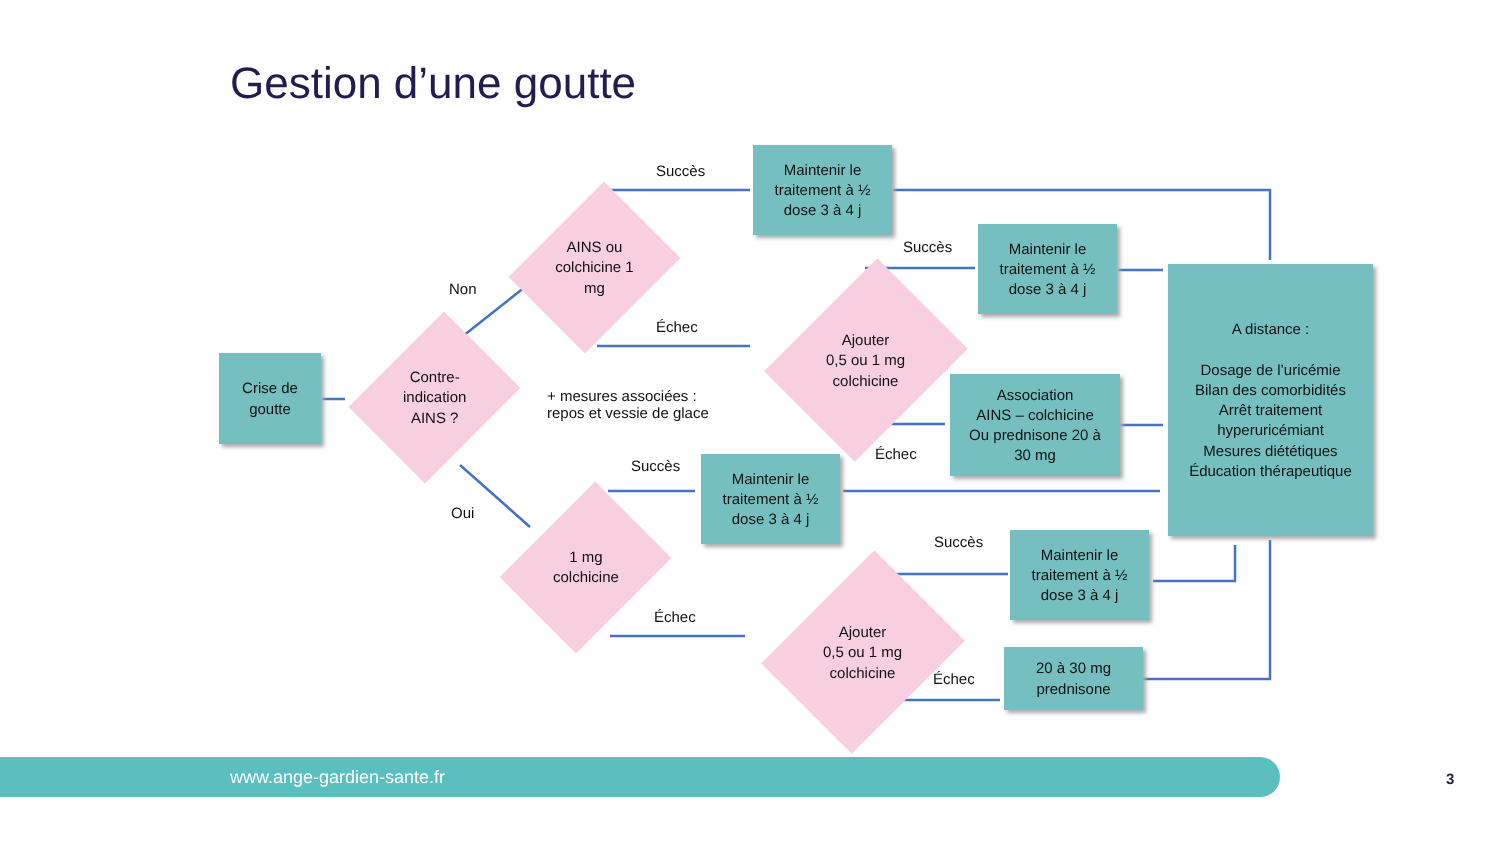Gestion d’une goutte
Crise de
goutte
Contre-
indication
AINS ?
AINS ou
colchicine 1
mg
1 mg
colchicine
Ajouter
0,5 ou 1 mg
colchicine
Ajouter
0,5 ou 1 mg
colchicine
Maintenir le
traitement à ½
dose 3 à 4 j
Maintenir le
traitement à ½
dose 3 à 4 j
Association
AINS – colchicine
Ou prednisone 20 à
30 mg
Maintenir le
traitement à ½
dose 3 à 4 j
Maintenir le
traitement à ½
dose 3 à 4 j
20 à 30 mg
prednisone
A distance :
Dosage de l’uricémie
Bilan des comorbidités
Arrêt traitement
hyperuricémiant
Mesures diététiques
Éducation thérapeutique
Non
Oui
Succès
Échec
Succès
Échec
Succès
Échec
Succès
Échec
+ mesures associées :
repos et vessie de glace
www.ange-gardien-sante.fr
3